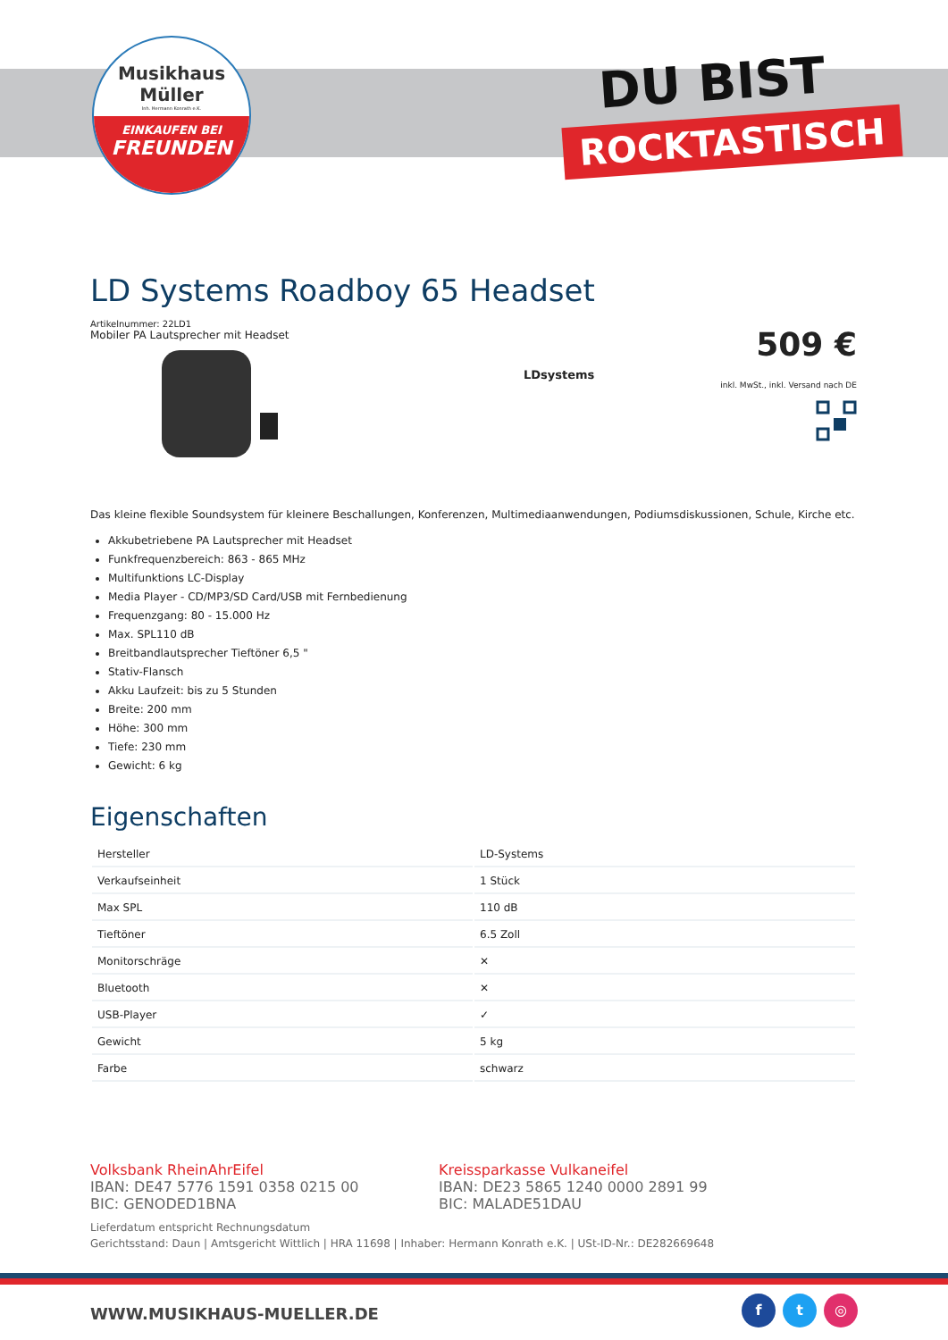Musikhaus
Müller
Inh. Hermann Konrath e.K.
EINKAUFEN BEI
FREUNDEN
DU BIST
ROCKTASTISCH
LD Systems Roadboy 65 Headset
Artikelnummer: 22LD1
Mobiler PA Lautsprecher mit Headset
509 €
inkl. MwSt., inkl. Versand nach DE
LDsystems
Das kleine flexible Soundsystem für kleinere Beschallungen, Konferenzen, Multimediaanwendungen, Podiumsdiskussionen, Schule, Kirche etc.
Akkubetriebene PA Lautsprecher mit Headset
Funkfrequenzbereich: 863 - 865 MHz
Multifunktions LC-Display
Media Player - CD/MP3/SD Card/USB mit Fernbedienung
Frequenzgang: 80 - 15.000 Hz
Max. SPL110 dB
Breitbandlautsprecher Tieftöner 6,5 "
Stativ-Flansch
Akku Laufzeit: bis zu 5 Stunden
Breite: 200 mm
Höhe: 300 mm
Tiefe: 230 mm
Gewicht: 6 kg
Eigenschaften
| Hersteller | LD-Systems |
| Verkaufseinheit | 1 Stück |
| Max SPL | 110 dB |
| Tieftöner | 6.5 Zoll |
| Monitorschräge | ✕ |
| Bluetooth | ✕ |
| USB-Player | ✓ |
| Gewicht | 5 kg |
| Farbe | schwarz |
Volksbank RheinAhrEifel
IBAN: DE47 5776 1591 0358 0215 00
BIC: GENODED1BNA
Kreissparkasse Vulkaneifel
IBAN: DE23 5865 1240 0000 2891 99
BIC: MALADE51DAU
Lieferdatum entspricht Rechnungsdatum
Gerichtsstand: Daun | Amtsgericht Wittlich | HRA 11698 | Inhaber: Hermann Konrath e.K. | USt-ID-Nr.: DE282669648
WWW.MUSIKHAUS-MUELLER.DE
f t ◎